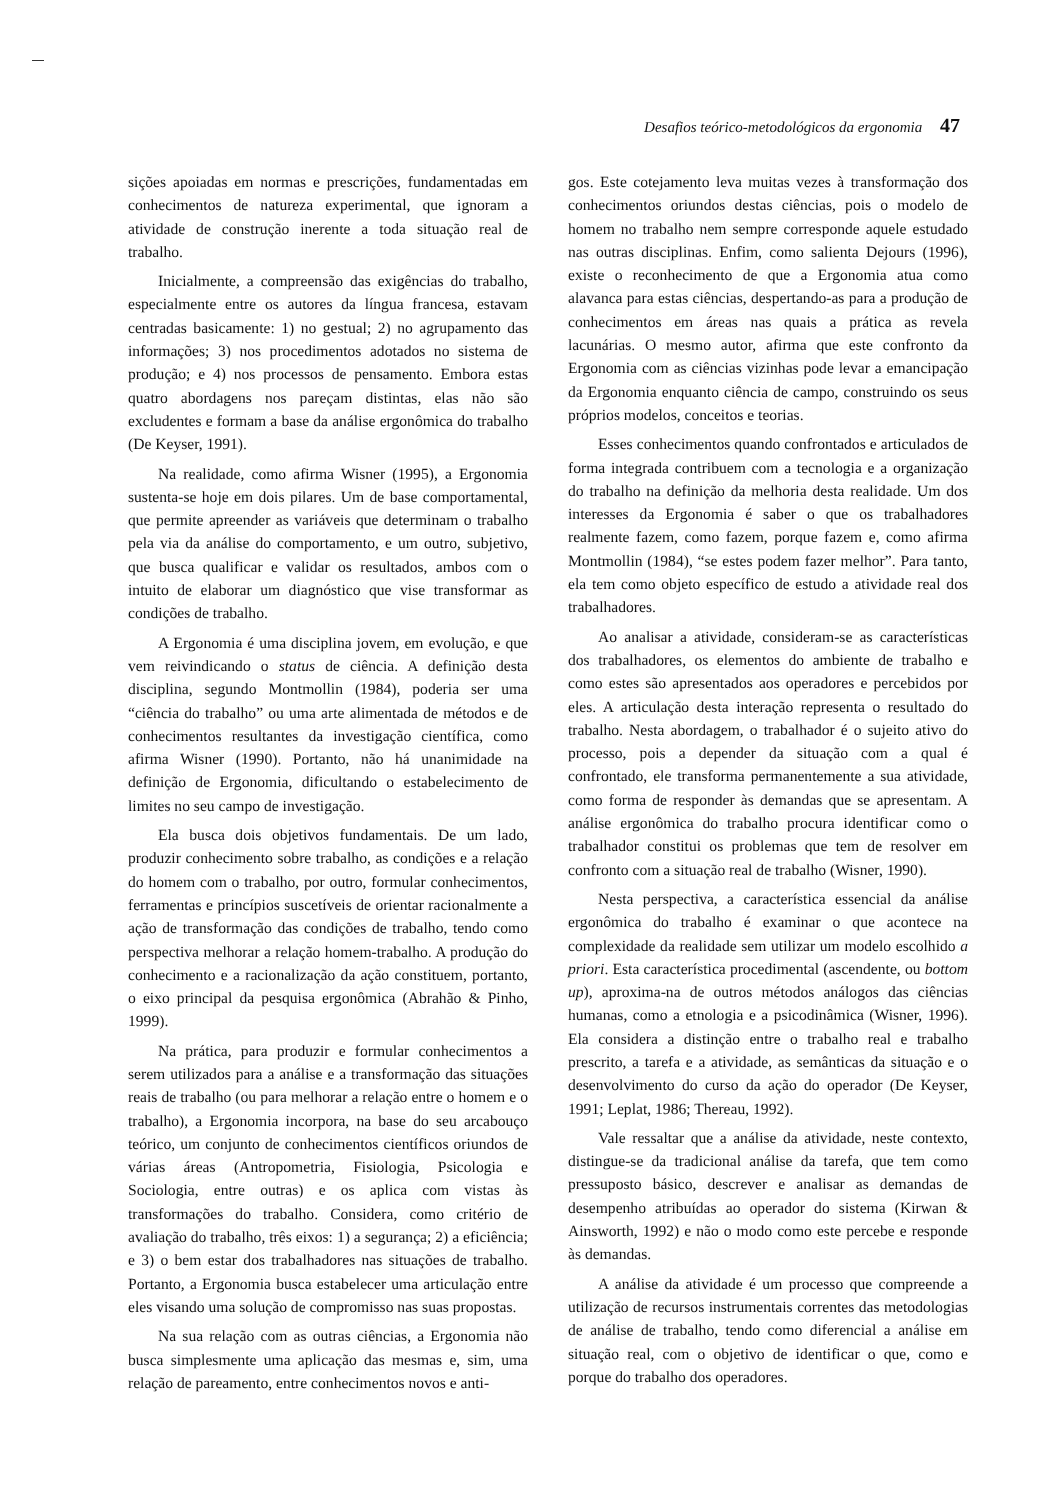Desafios teórico-metodológicos da ergonomia 47
sições apoiadas em normas e prescrições, fundamentadas em conhecimentos de natureza experimental, que ignoram a atividade de construção inerente a toda situação real de trabalho.
Inicialmente, a compreensão das exigências do trabalho, especialmente entre os autores da língua francesa, estavam centradas basicamente: 1) no gestual; 2) no agrupamento das informações; 3) nos procedimentos adotados no sistema de produção; e 4) nos processos de pensamento. Embora estas quatro abordagens nos pareçam distintas, elas não são excludentes e formam a base da análise ergonômica do trabalho (De Keyser, 1991).
Na realidade, como afirma Wisner (1995), a Ergonomia sustenta-se hoje em dois pilares. Um de base comportamental, que permite apreender as variáveis que determinam o trabalho pela via da análise do comportamento, e um outro, subjetivo, que busca qualificar e validar os resultados, ambos com o intuito de elaborar um diagnóstico que vise transformar as condições de trabalho.
A Ergonomia é uma disciplina jovem, em evolução, e que vem reivindicando o status de ciência. A definição desta disciplina, segundo Montmollin (1984), poderia ser uma “ciência do trabalho” ou uma arte alimentada de métodos e de conhecimentos resultantes da investigação científica, como afirma Wisner (1990). Portanto, não há unanimidade na definição de Ergonomia, dificultando o estabelecimento de limites no seu campo de investigação.
Ela busca dois objetivos fundamentais. De um lado, produzir conhecimento sobre trabalho, as condições e a relação do homem com o trabalho, por outro, formular conhecimentos, ferramentas e princípios suscetíveis de orientar racionalmente a ação de transformação das condições de trabalho, tendo como perspectiva melhorar a relação homem-trabalho. A produção do conhecimento e a racionalização da ação constituem, portanto, o eixo principal da pesquisa ergonômica (Abrahão & Pinho, 1999).
Na prática, para produzir e formular conhecimentos a serem utilizados para a análise e a transformação das situações reais de trabalho (ou para melhorar a relação entre o homem e o trabalho), a Ergonomia incorpora, na base do seu arcabouço teórico, um conjunto de conhecimentos científicos oriundos de várias áreas (Antropometria, Fisiologia, Psicologia e Sociologia, entre outras) e os aplica com vistas às transformações do trabalho. Considera, como critério de avaliação do trabalho, três eixos: 1) a segurança; 2) a eficiência; e 3) o bem estar dos trabalhadores nas situações de trabalho. Portanto, a Ergonomia busca estabelecer uma articulação entre eles visando uma solução de compromisso nas suas propostas.
Na sua relação com as outras ciências, a Ergonomia não busca simplesmente uma aplicação das mesmas e, sim, uma relação de pareamento, entre conhecimentos novos e anti-
gos. Este cotejamento leva muitas vezes à transformação dos conhecimentos oriundos destas ciências, pois o modelo de homem no trabalho nem sempre corresponde aquele estudado nas outras disciplinas. Enfim, como salienta Dejours (1996), existe o reconhecimento de que a Ergonomia atua como alavanca para estas ciências, despertando-as para a produção de conhecimentos em áreas nas quais a prática as revela lacunárias. O mesmo autor, afirma que este confronto da Ergonomia com as ciências vizinhas pode levar a emancipação da Ergonomia enquanto ciência de campo, construindo os seus próprios modelos, conceitos e teorias.
Esses conhecimentos quando confrontados e articulados de forma integrada contribuem com a tecnologia e a organização do trabalho na definição da melhoria desta realidade. Um dos interesses da Ergonomia é saber o que os trabalhadores realmente fazem, como fazem, porque fazem e, como afirma Montmollin (1984), “se estes podem fazer melhor”. Para tanto, ela tem como objeto específico de estudo a atividade real dos trabalhadores.
Ao analisar a atividade, consideram-se as características dos trabalhadores, os elementos do ambiente de trabalho e como estes são apresentados aos operadores e percebidos por eles. A articulação desta interação representa o resultado do trabalho. Nesta abordagem, o trabalhador é o sujeito ativo do processo, pois a depender da situação com a qual é confrontado, ele transforma permanentemente a sua atividade, como forma de responder às demandas que se apresentam. A análise ergonômica do trabalho procura identificar como o trabalhador constitui os problemas que tem de resolver em confronto com a situação real de trabalho (Wisner, 1990).
Nesta perspectiva, a característica essencial da análise ergonômica do trabalho é examinar o que acontece na complexidade da realidade sem utilizar um modelo escolhido a priori. Esta característica procedimental (ascendente, ou bottom up), aproxima-na de outros métodos análogos das ciências humanas, como a etnologia e a psicodinâmica (Wisner, 1996). Ela considera a distinção entre o trabalho real e trabalho prescrito, a tarefa e a atividade, as semânticas da situação e o desenvolvimento do curso da ação do operador (De Keyser, 1991; Leplat, 1986; Thereau, 1992).
Vale ressaltar que a análise da atividade, neste contexto, distingue-se da tradicional análise da tarefa, que tem como pressuposto básico, descrever e analisar as demandas de desempenho atribuídas ao operador do sistema (Kirwan & Ainsworth, 1992) e não o modo como este percebe e responde às demandas.
A análise da atividade é um processo que compreende a utilização de recursos instrumentais correntes das metodologias de análise de trabalho, tendo como diferencial a análise em situação real, com o objetivo de identificar o que, como e porque do trabalho dos operadores.